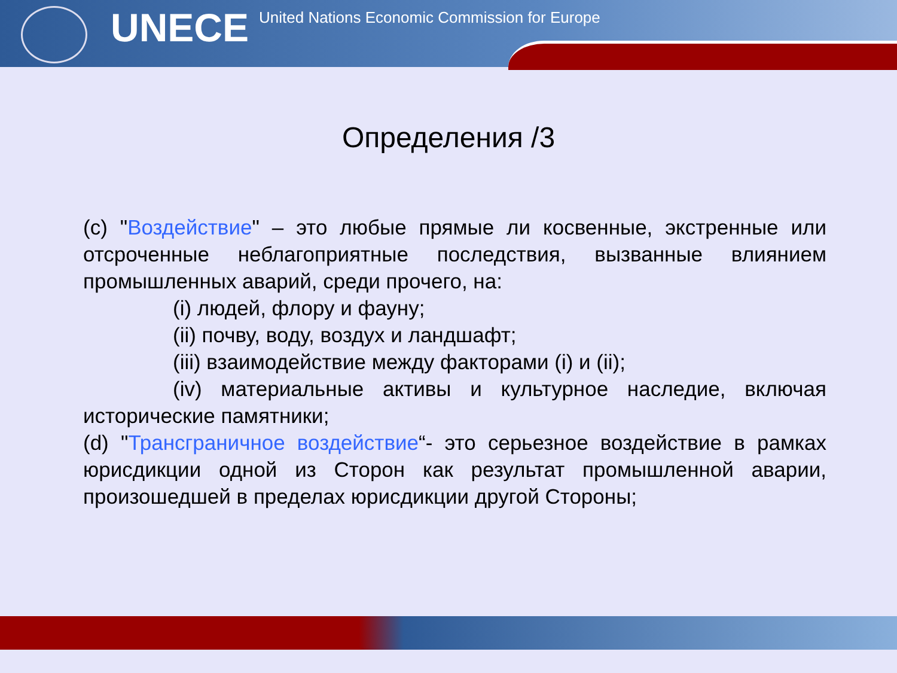UNECE
United Nations Economic Commission for Europe
Определения /3
(c) "Воздействие" – это любые прямые ли косвенные, экстренные или отсроченные неблагоприятные последствия, вызванные влиянием промышленных аварий, среди прочего, на:
(i) людей, флору и фауну;
(ii) почву, воду, воздух и ландшафт;
(iii) взаимодействие между факторами (i) и (ii);
(iv) материальные активы и культурное наследие, включая исторические памятники;
(d) "Трансграничное воздействие“- это серьезное воздействие в рамках юрисдикции одной из Сторон как результат промышленной аварии, произошедшей в пределах юрисдикции другой Стороны;